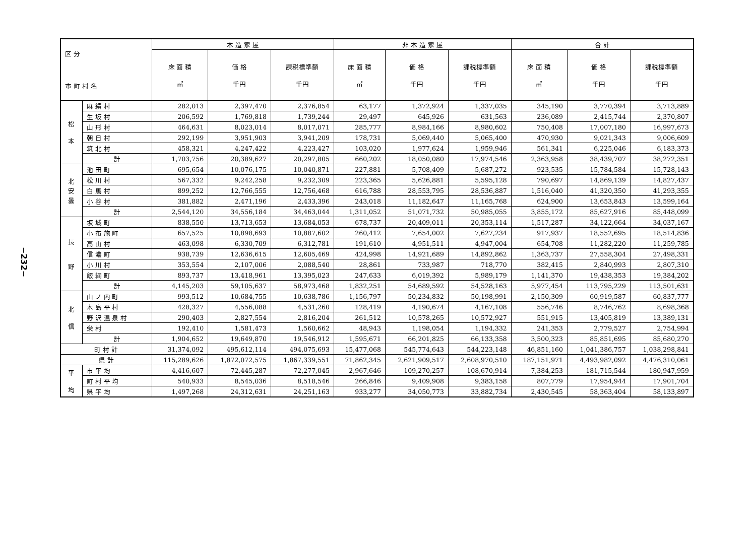−232−
| 区 分 市 町 村 名 | | 木 造 家 屋 | | | 非 木 造 家 屋 | | | 合 計 | | |
| --- | --- | --- | --- | --- | --- | --- | --- | --- | --- | --- |
| | | 床 面 積 ㎡ | 価 格 千円 | 課税標準額 千円 | 床 面 積 ㎡ | 価 格 千円 | 課税標準額 千円 | 床 面 積 ㎡ | 価 格 千円 | 課税標準額 千円 |
| 松 本 | 麻 績 村 | 282,013 | 2,397,470 | 2,376,854 | 63,177 | 1,372,924 | 1,337,035 | 345,190 | 3,770,394 | 3,713,889 |
| | 生 坂 村 | 206,592 | 1,769,818 | 1,739,244 | 29,497 | 645,926 | 631,563 | 236,089 | 2,415,744 | 2,370,807 |
| | 山 形 村 | 464,631 | 8,023,014 | 8,017,071 | 285,777 | 8,984,166 | 8,980,602 | 750,408 | 17,007,180 | 16,997,673 |
| | 朝 日 村 | 292,199 | 3,951,903 | 3,941,209 | 178,731 | 5,069,440 | 5,065,400 | 470,930 | 9,021,343 | 9,006,609 |
| | 筑 北 村 | 458,321 | 4,247,422 | 4,223,427 | 103,020 | 1,977,624 | 1,959,946 | 561,341 | 6,225,046 | 6,183,373 |
| | 計 | 1,703,756 | 20,389,627 | 20,297,805 | 660,202 | 18,050,080 | 17,974,546 | 2,363,958 | 38,439,707 | 38,272,351 |
| 北 安 曇 | 池 田 町 | 695,654 | 10,076,175 | 10,040,871 | 227,881 | 5,708,409 | 5,687,272 | 923,535 | 15,784,584 | 15,728,143 |
| | 松 川 村 | 567,332 | 9,242,258 | 9,232,309 | 223,365 | 5,626,881 | 5,595,128 | 790,697 | 14,869,139 | 14,827,437 |
| | 白 馬 村 | 899,252 | 12,766,555 | 12,756,468 | 616,788 | 28,553,795 | 28,536,887 | 1,516,040 | 41,320,350 | 41,293,355 |
| | 小 谷 村 | 381,882 | 2,471,196 | 2,433,396 | 243,018 | 11,182,647 | 11,165,768 | 624,900 | 13,653,843 | 13,599,164 |
| | 計 | 2,544,120 | 34,556,184 | 34,463,044 | 1,311,052 | 51,071,732 | 50,985,055 | 3,855,172 | 85,627,916 | 85,448,099 |
| 長 野 | 坂 城 町 | 838,550 | 13,713,653 | 13,684,053 | 678,737 | 20,409,011 | 20,353,114 | 1,517,287 | 34,122,664 | 34,037,167 |
| | 小 布 施 町 | 657,525 | 10,898,693 | 10,887,602 | 260,412 | 7,654,002 | 7,627,234 | 917,937 | 18,552,695 | 18,514,836 |
| | 高 山 村 | 463,098 | 6,330,709 | 6,312,781 | 191,610 | 4,951,511 | 4,947,004 | 654,708 | 11,282,220 | 11,259,785 |
| | 信 濃 町 | 938,739 | 12,636,615 | 12,605,469 | 424,998 | 14,921,689 | 14,892,862 | 1,363,737 | 27,558,304 | 27,498,331 |
| | 小 川 村 | 353,554 | 2,107,006 | 2,088,540 | 28,861 | 733,987 | 718,770 | 382,415 | 2,840,993 | 2,807,310 |
| | 飯 綱 町 | 893,737 | 13,418,961 | 13,395,023 | 247,633 | 6,019,392 | 5,989,179 | 1,141,370 | 19,438,353 | 19,384,202 |
| | 計 | 4,145,203 | 59,105,637 | 58,973,468 | 1,832,251 | 54,689,592 | 54,528,163 | 5,977,454 | 113,795,229 | 113,501,631 |
| 北 信 | 山 ノ 内 町 | 993,512 | 10,684,755 | 10,638,786 | 1,156,797 | 50,234,832 | 50,198,991 | 2,150,309 | 60,919,587 | 60,837,777 |
| | 木 島 平 村 | 428,327 | 4,556,088 | 4,531,260 | 128,419 | 4,190,674 | 4,167,108 | 556,746 | 8,746,762 | 8,698,368 |
| | 野 沢 温 泉 村 | 290,403 | 2,827,554 | 2,816,204 | 261,512 | 10,578,265 | 10,572,927 | 551,915 | 13,405,819 | 13,389,131 |
| | 栄 村 | 192,410 | 1,581,473 | 1,560,662 | 48,943 | 1,198,054 | 1,194,332 | 241,353 | 2,779,527 | 2,754,994 |
| | 計 | 1,904,652 | 19,649,870 | 19,546,912 | 1,595,671 | 66,201,825 | 66,133,358 | 3,500,323 | 85,851,695 | 85,680,270 |
| 町 村 計 | | 31,374,092 | 495,612,114 | 494,075,693 | 15,477,068 | 545,774,643 | 544,223,148 | 46,851,160 | 1,041,386,757 | 1,038,298,841 |
| 県 計 | | 115,289,626 | 1,872,072,575 | 1,867,339,551 | 71,862,345 | 2,621,909,517 | 2,608,970,510 | 187,151,971 | 4,493,982,092 | 4,476,310,061 |
| 平 均 | 市 平 均 | 4,416,607 | 72,445,287 | 72,277,045 | 2,967,646 | 109,270,257 | 108,670,914 | 7,384,253 | 181,715,544 | 180,947,959 |
| | 町 村 平 均 | 540,933 | 8,545,036 | 8,518,546 | 266,846 | 9,409,908 | 9,383,158 | 807,779 | 17,954,944 | 17,901,704 |
| | 県 平 均 | 1,497,268 | 24,312,631 | 24,251,163 | 933,277 | 34,050,773 | 33,882,734 | 2,430,545 | 58,363,404 | 58,133,897 |